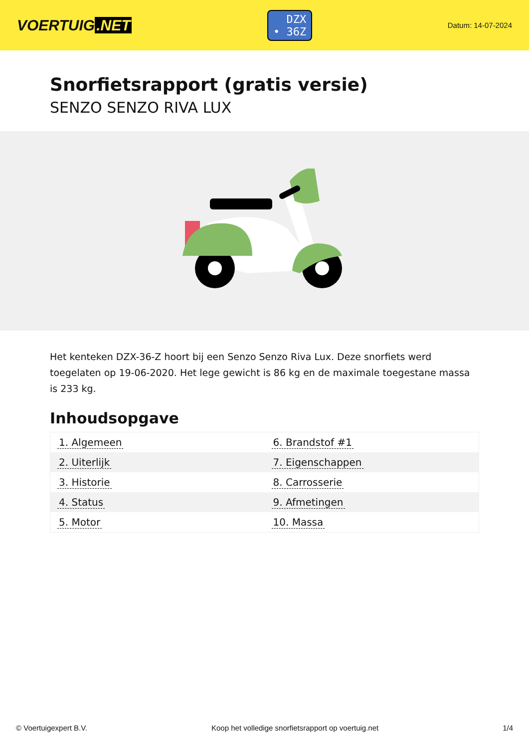VOERTUIG.NET
DZX
• 36Z
Datum: 14-07-2024
Snorfietsrapport (gratis versie)
SENZO SENZO RIVA LUX
Het kenteken DZX-36-Z hoort bij een Senzo Senzo Riva Lux. Deze snorfiets werd toegelaten op 19-06-2020. Het lege gewicht is 86 kg en de maximale toegestane massa is 233 kg.
Inhoudsopgave
| 1. Algemeen | 6. Brandstof #1 |
| 2. Uiterlijk | 7. Eigenschappen |
| 3. Historie | 8. Carrosserie |
| 4. Status | 9. Afmetingen |
| 5. Motor | 10. Massa |
© Voertuigexpert B.V. Koop het volledige snorfietsrapport op voertuig.net 1/4